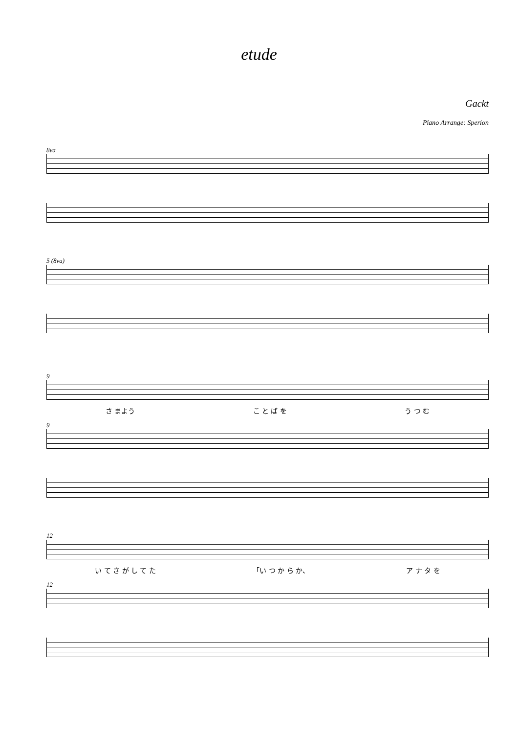etude
Gackt
Piano Arrange: Sperion
8va
5 (8va)
9
さ まよう こ と ば を う つ む
9
12
い て さ が し て た 「い つ か ら か、 ア ナ タ を
12